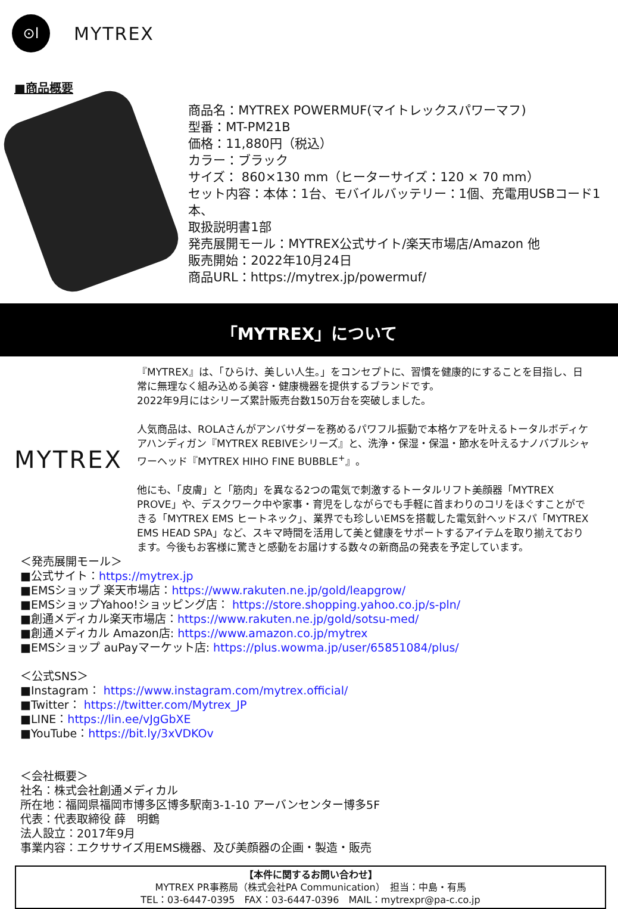⊙l
MYTREX
■商品概要
商品名：MYTREX POWERMUF(マイトレックスパワーマフ)
型番：MT-PM21B
価格：11,880円（税込）
カラー：ブラック
サイズ： 860×130 mm（ヒーターサイズ：120 × 70 mm）
セット内容：本体：1台、モバイルバッテリー：1個、充電用USBコード1本、
取扱説明書1部
発売展開モール：MYTREX公式サイト/楽天市場店/Amazon 他
販売開始：2022年10月24日
商品URL：https://mytrex.jp/powermuf/
「MYTREX」について
MYTREX
『MYTREX』は、「ひらけ、美しい人生。」をコンセプトに、習慣を健康的にすることを目指し、日常に無理なく組み込める美容・健康機器を提供するブランドです。
2022年9月にはシリーズ累計販売台数150万台を突破しました。
人気商品は、ROLAさんがアンバサダーを務めるパワフル振動で本格ケアを叶えるトータルボディケアハンディガン『MYTREX REBIVEシリーズ』と、洗浄・保湿・保温・節水を叶えるナノバブルシャワーヘッド『MYTREX HIHO FINE BUBBLE<sup>+</sup>』。
他にも、「皮膚」と「筋肉」を異なる2つの電気で刺激するトータルリフト美顔器「MYTREX PROVE」や、デスクワーク中や家事・育児をしながらでも手軽に首まわりのコリをほぐすことができる「MYTREX EMS ヒートネック」、業界でも珍しいEMSを搭載した電気針ヘッドスパ「MYTREX EMS HEAD SPA」など、スキマ時間を活用して美と健康をサポートするアイテムを取り揃えております。今後もお客様に驚きと感動をお届けする数々の新商品の発表を予定しています。
＜発売展開モール＞
■公式サイト：https://mytrex.jp
■EMSショップ 楽天市場店：https://www.rakuten.ne.jp/gold/leapgrow/
■EMSショップYahoo!ショッピング店： https://store.shopping.yahoo.co.jp/s-pln/
■創通メディカル楽天市場店：https://www.rakuten.ne.jp/gold/sotsu-med/
■創通メディカル Amazon店: https://www.amazon.co.jp/mytrex
■EMSショップ auPayマーケット店: https://plus.wowma.jp/user/65851084/plus/
＜公式SNS＞
■Instagram： https://www.instagram.com/mytrex.official/
■Twitter： https://twitter.com/Mytrex_JP
■LINE：https://lin.ee/vJgGbXE
■YouTube：https://bit.ly/3xVDKOv
＜会社概要＞
社名：株式会社創通メディカル
所在地：福岡県福岡市博多区博多駅南3-1-10 アーバンセンター博多5F
代表：代表取締役 薛　明鶴
法人設立：2017年9月
事業内容：エクササイズ用EMS機器、及び美顔器の企画・製造・販売
【本件に関するお問い合わせ】
MYTREX PR事務局（株式会社PA Communication）　担当：中島・有馬
TEL：03-6447-0395　FAX：03-6447-0396　MAIL：mytrexpr@pa-c.co.jp